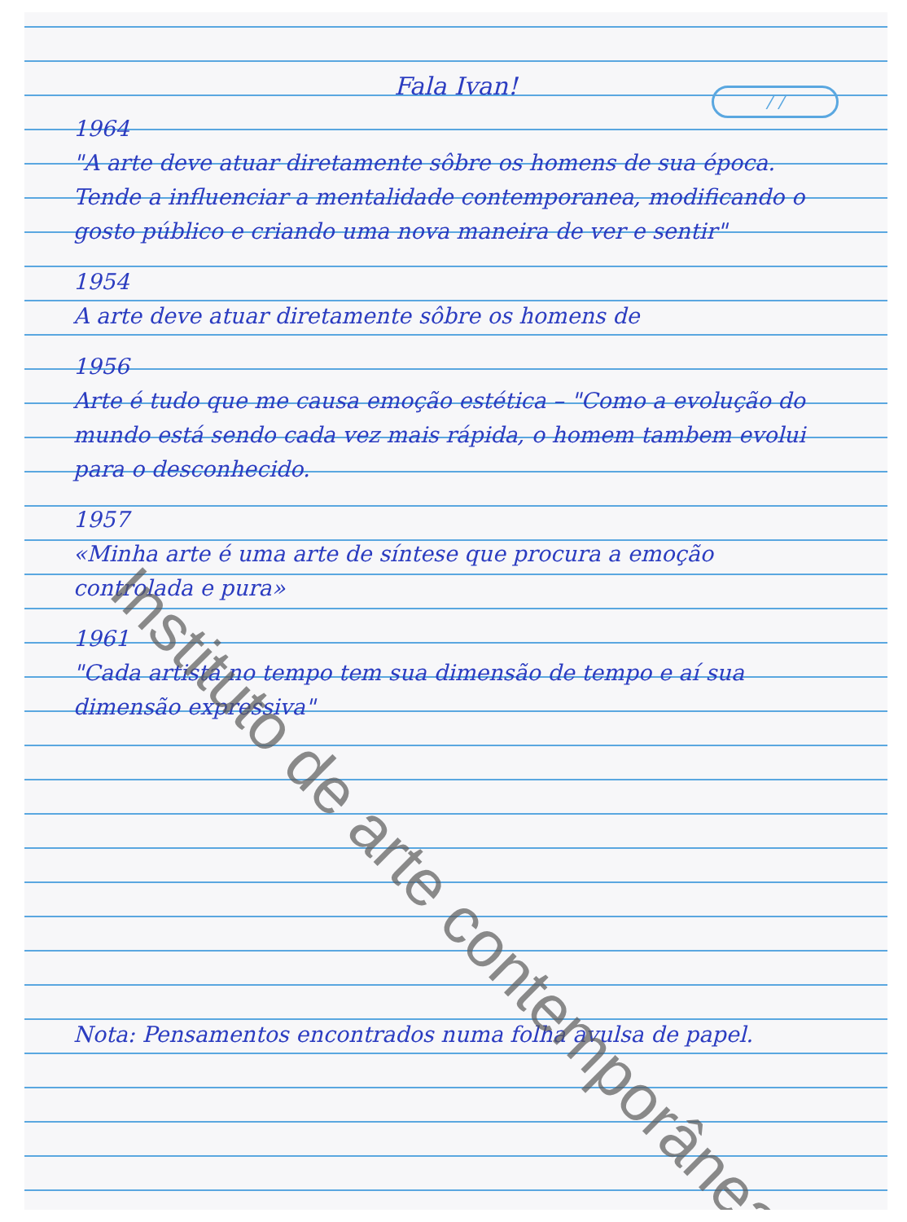Fala Ivan!
/ /
1964
"A arte deve atuar diretamente sôbre os homens de sua época. Tende a influenciar a mentalidade contemporanea, modificando o gosto público e criando uma nova maneira de ver e sentir"
1954
A arte deve atuar diretamente sôbre os homens de
1956
Arte é tudo que me causa emoção estética – "Como a evolução do mundo está sendo cada vez mais rápida, o homem tambem evolui para o desconhecido.
1957
«Minha arte é uma arte de síntese que procura a emoção controlada e pura»
1961
"Cada artista no tempo tem sua dimensão de tempo e aí sua dimensão expressiva"
Nota: Pensamentos encontrados numa folha avulsa de papel.
Instituto de arte contemporânea